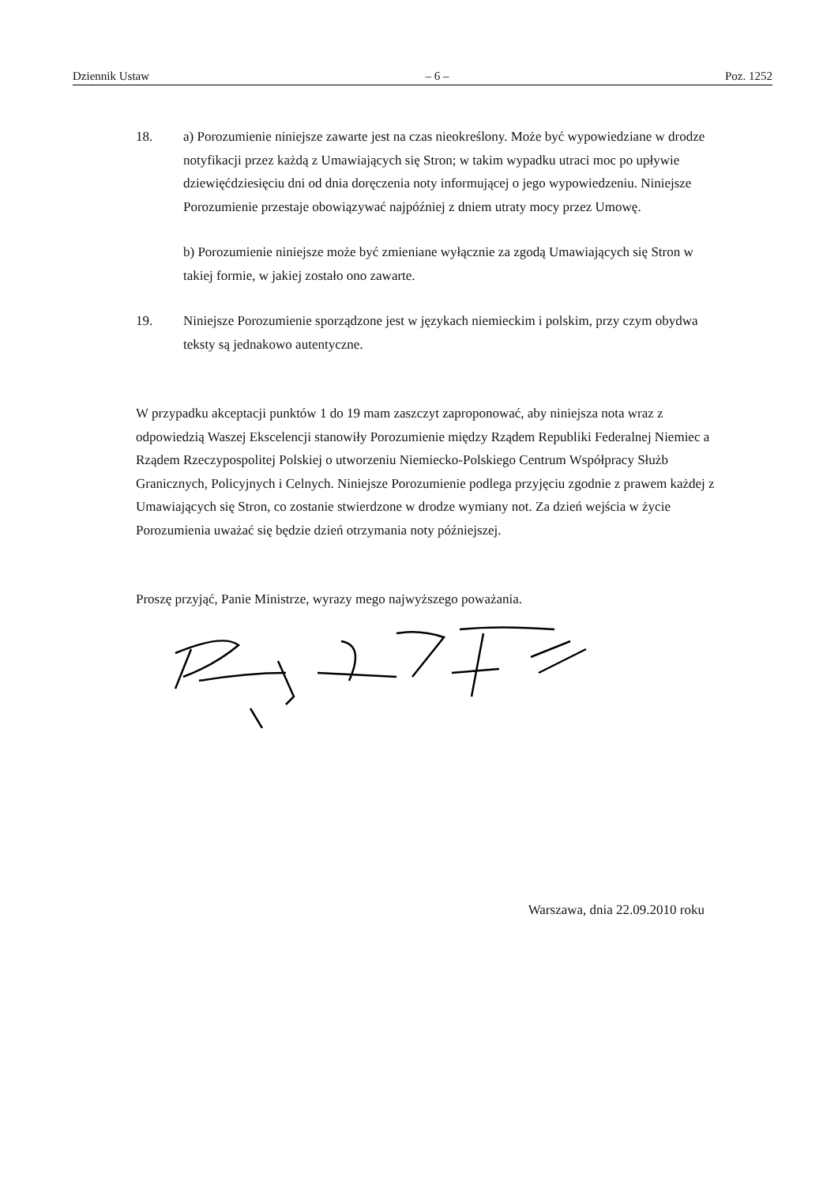Dziennik Ustaw – 6 – Poz. 1252
18. a) Porozumienie niniejsze zawarte jest na czas nieokreślony. Może być wypowiedziane w drodze notyfikacji przez każdą z Umawiających się Stron; w takim wypadku utraci moc po upływie dziewięćdziesięciu dni od dnia doręczenia noty informującej o jego wypowiedzeniu. Niniejsze Porozumienie przestaje obowiązywać najpóźniej z dniem utraty mocy przez Umowę.
b) Porozumienie niniejsze może być zmieniane wyłącznie za zgodą Umawiających się Stron w takiej formie, w jakiej zostało ono zawarte.
19. Niniejsze Porozumienie sporządzone jest w językach niemieckim i polskim, przy czym obydwa teksty są jednakowo autentyczne.
W przypadku akceptacji punktów 1 do 19 mam zaszczyt zaproponować, aby niniejsza nota wraz z odpowiedzią Waszej Ekscelencji stanowiły Porozumienie między Rządem Republiki Federalnej Niemiec a Rządem Rzeczypospolitej Polskiej o utworzeniu Niemiecko-Polskiego Centrum Współpracy Służb Granicznych, Policyjnych i Celnych. Niniejsze Porozumienie podlega przyjęciu zgodnie z prawem każdej z Umawiających się Stron, co zostanie stwierdzone w drodze wymiany not. Za dzień wejścia w życie Porozumienia uważać się będzie dzień otrzymania noty późniejszej.
Proszę przyjąć, Panie Ministrze, wyrazy mego najwyższego poważania.
Warszawa, dnia 22.09.2010 roku